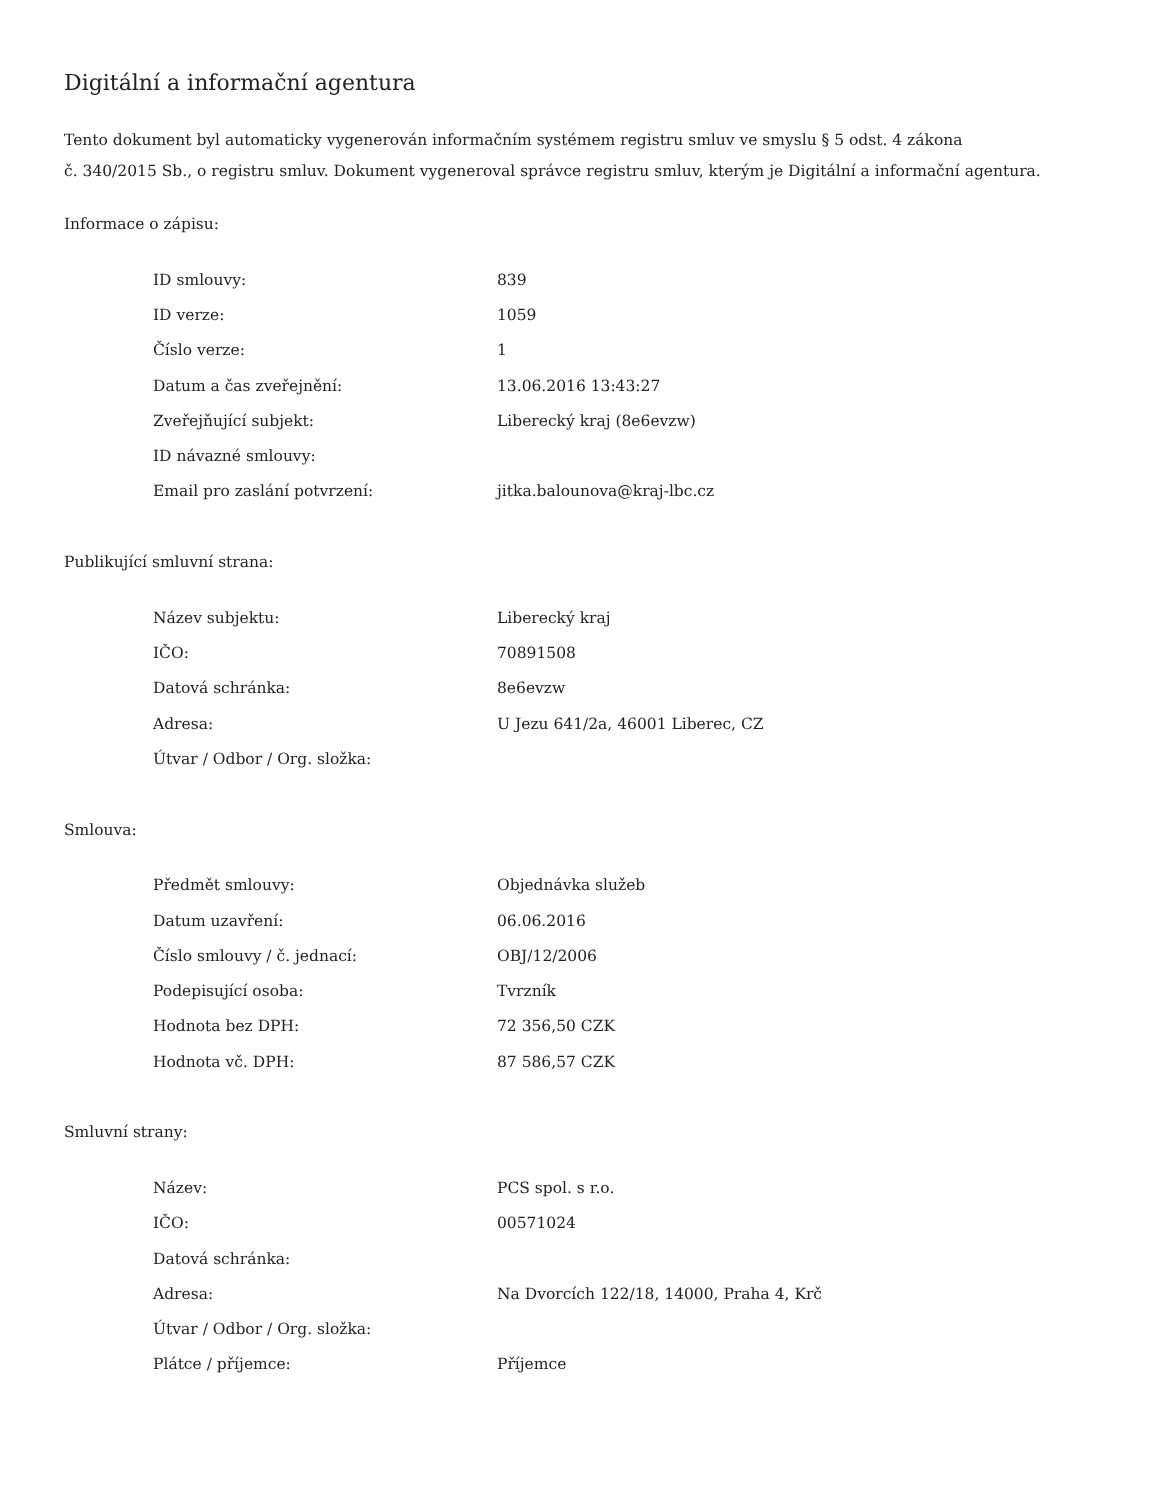Digitální a informační agentura
Tento dokument byl automaticky vygenerován informačním systémem registru smluv ve smyslu § 5 odst. 4 zákona
č. 340/2015 Sb., o registru smluv. Dokument vygeneroval správce registru smluv, kterým je Digitální a informační agentura.
Informace o zápisu:
| ID smlouvy: | 839 |
| ID verze: | 1059 |
| Číslo verze: | 1 |
| Datum a čas zveřejnění: | 13.06.2016 13:43:27 |
| Zveřejňující subjekt: | Liberecký kraj (8e6evzw) |
| ID návazné smlouvy: | |
| Email pro zaslání potvrzení: | jitka.balounova@kraj-lbc.cz |
Publikující smluvní strana:
| Název subjektu: | Liberecký kraj |
| IČO: | 70891508 |
| Datová schránka: | 8e6evzw |
| Adresa: | U Jezu 641/2a, 46001 Liberec, CZ |
| Útvar / Odbor / Org. složka: | |
Smlouva:
| Předmět smlouvy: | Objednávka služeb |
| Datum uzavření: | 06.06.2016 |
| Číslo smlouvy / č. jednací: | OBJ/12/2006 |
| Podepisující osoba: | Tvrzník |
| Hodnota bez DPH: | 72 356,50 CZK |
| Hodnota vč. DPH: | 87 586,57 CZK |
Smluvní strany:
| Název: | PCS spol. s r.o. |
| IČO: | 00571024 |
| Datová schránka: | |
| Adresa: | Na Dvorcích 122/18, 14000, Praha 4, Krč |
| Útvar / Odbor / Org. složka: | |
| Plátce / příjemce: | Příjemce |